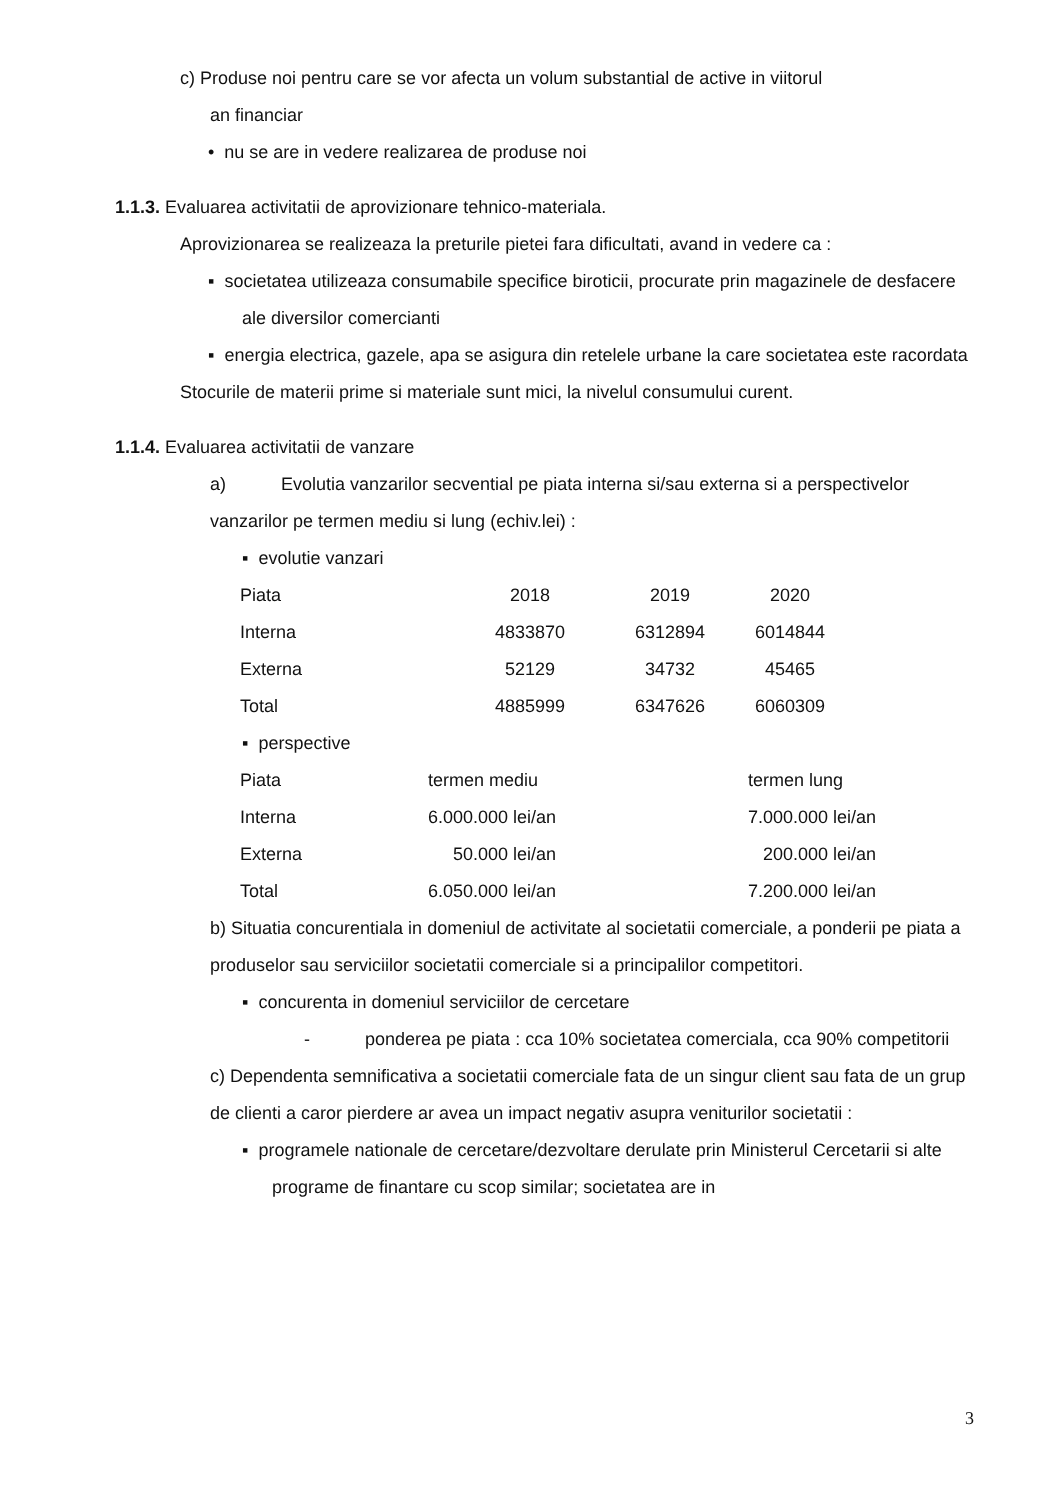c) Produse noi pentru care se vor afecta un volum substantial de active in viitorul
an financiar
• nu se are in vedere realizarea de produse noi
1.1.3. Evaluarea activitatii de aprovizionare tehnico-materiala.
Aprovizionarea se realizeaza la preturile pietei fara dificultati, avand in vedere ca :
▪ societatea utilizeaza consumabile specifice biroticii, procurate prin magazinele de desfacere ale diversilor comercianti
▪ energia electrica, gazele, apa se asigura din retelele urbane la care societatea este racordata
Stocurile de materii prime si materiale sunt mici, la nivelul consumului curent.
1.1.4. Evaluarea activitatii de vanzare
a) Evolutia vanzarilor secvential pe piata interna si/sau externa si a perspectivelor vanzarilor pe termen mediu si lung (echiv.lei) :
▪ evolutie vanzari
| Piata | 2018 | 2019 | 2020 |
| Interna | 4833870 | 6312894 | 6014844 |
| Externa | 52129 | 34732 | 45465 |
| Total | 4885999 | 6347626 | 6060309 |
▪ perspective
| Piata | termen mediu | termen lung |
| Interna | 6.000.000 lei/an | 7.000.000 lei/an |
| Externa | 50.000 lei/an | 200.000 lei/an |
| Total | 6.050.000 lei/an | 7.200.000 lei/an |
b) Situatia concurentiala in domeniul de activitate al societatii comerciale, a ponderii pe piata a produselor sau serviciilor societatii comerciale si a principalilor competitori.
▪ concurenta in domeniul serviciilor de cercetare
- ponderea pe piata : cca 10% societatea comerciala, cca 90% competitorii
c) Dependenta semnificativa a societatii comerciale fata de un singur client sau fata de un grup de clienti a caror pierdere ar avea un impact negativ asupra veniturilor societatii :
▪ programele nationale de cercetare/dezvoltare derulate prin Ministerul Cercetarii si alte programe de finantare cu scop similar; societatea are in
3